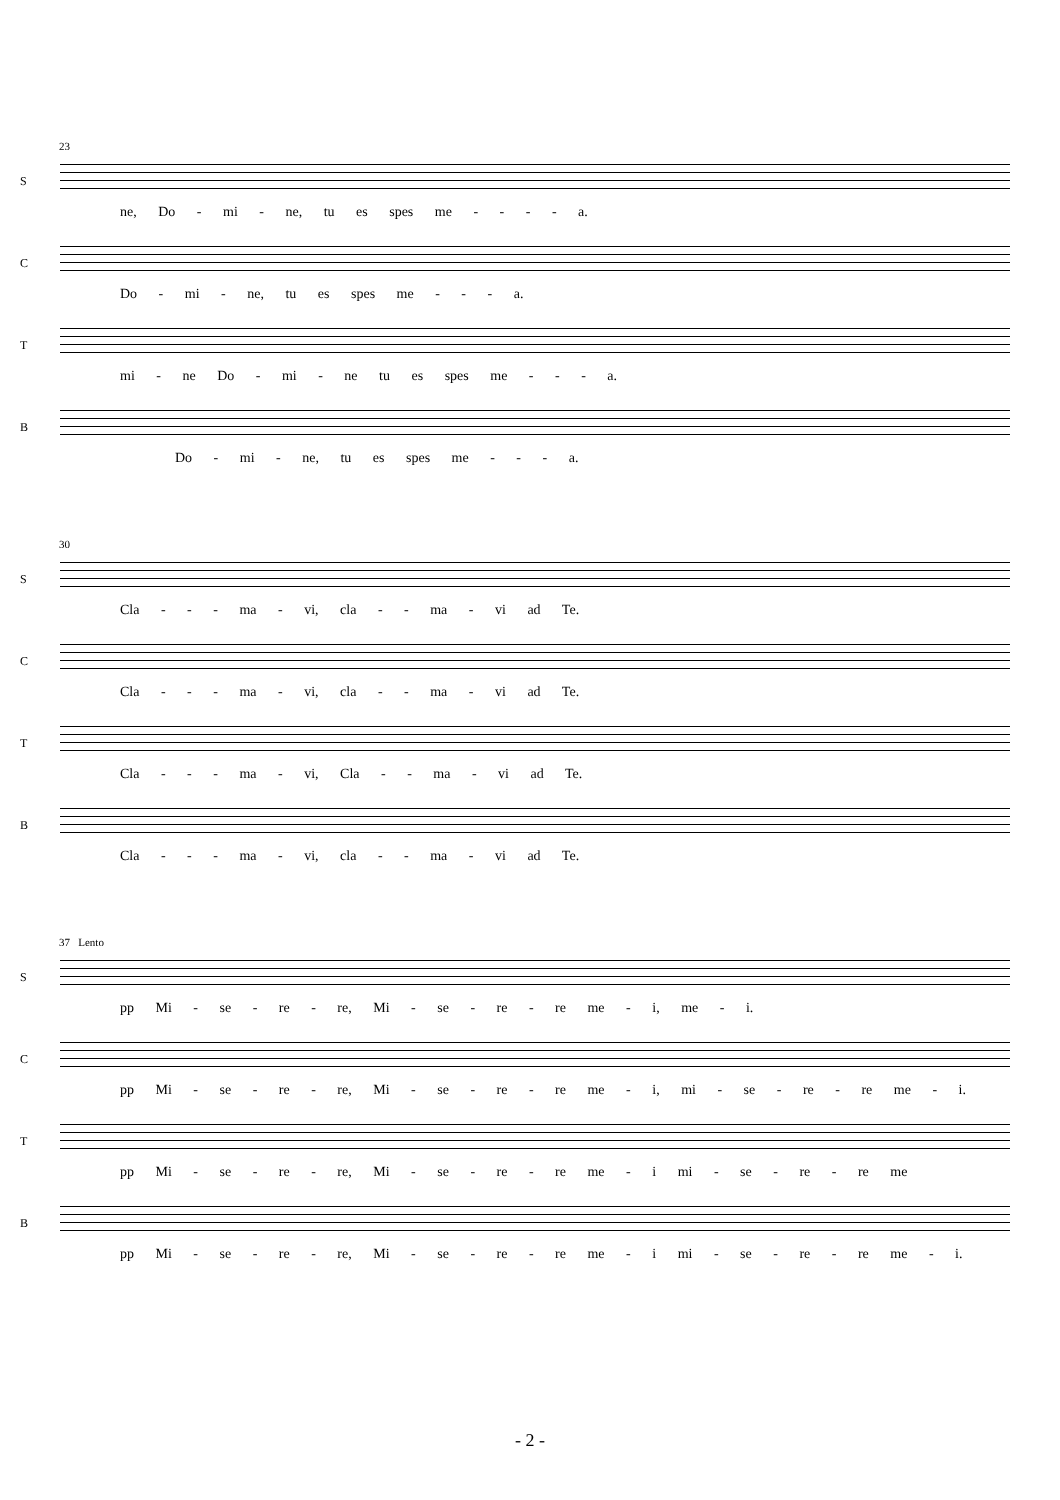23
S
ne, Do - mi - ne, tu es spes me - - - - a.
C
Do - mi - ne, tu es spes me - - - a.
T
mi - ne Do - mi - ne tu es spes me - - - a.
B
Do - mi - ne, tu es spes me - - - a.
30
S
Cla - - - ma - vi, cla - - ma - vi ad Te.
C
Cla - - - ma - vi, cla - - ma - vi ad Te.
T
Cla - - - ma - vi, Cla - - ma - vi ad Te.
B
Cla - - - ma - vi, cla - - ma - vi ad Te.
37 Lento
S
pp Mi - se - re - re, Mi - se - re - re me - i, me - i.
C
pp Mi - se - re - re, Mi - se - re - re me - i, mi - se - re - re me - i.
T
pp Mi - se - re - re, Mi - se - re - re me - i mi - se - re - re me
B
pp Mi - se - re - re, Mi - se - re - re me - i mi - se - re - re me - i.
- 2 -